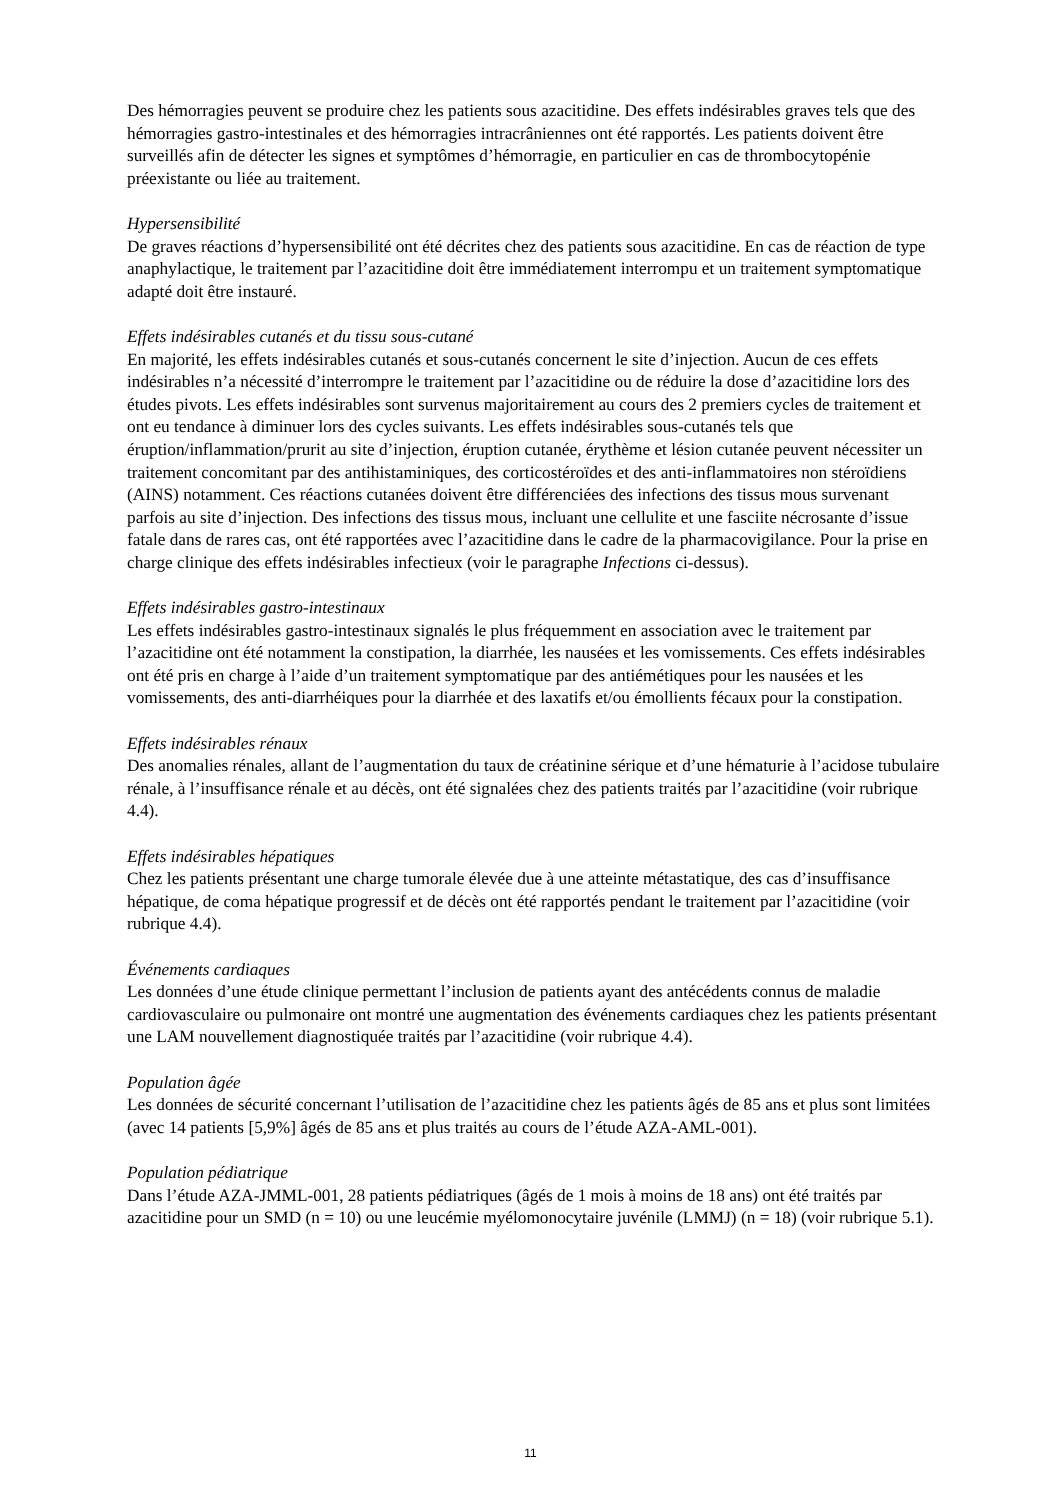Des hémorragies peuvent se produire chez les patients sous azacitidine. Des effets indésirables graves tels que des hémorragies gastro-intestinales et des hémorragies intracrâniennes ont été rapportés. Les patients doivent être surveillés afin de détecter les signes et symptômes d’hémorragie, en particulier en cas de thrombocytopénie préexistante ou liée au traitement.
Hypersensibilité
De graves réactions d’hypersensibilité ont été décrites chez des patients sous azacitidine. En cas de réaction de type anaphylactique, le traitement par l’azacitidine doit être immédiatement interrompu et un traitement symptomatique adapté doit être instauré.
Effets indésirables cutanés et du tissu sous-cutané
En majorité, les effets indésirables cutanés et sous-cutanés concernent le site d’injection. Aucun de ces effets indésirables n’a nécessité d’interrompre le traitement par l’azacitidine ou de réduire la dose d’azacitidine lors des études pivots. Les effets indésirables sont survenus majoritairement au cours des 2 premiers cycles de traitement et ont eu tendance à diminuer lors des cycles suivants. Les effets indésirables sous-cutanés tels que éruption/inflammation/prurit au site d’injection, éruption cutanée, érythème et lésion cutanée peuvent nécessiter un traitement concomitant par des antihistaminiques, des corticostéroïdes et des anti-inflammatoires non stéroïdiens (AINS) notamment. Ces réactions cutanées doivent être différenciées des infections des tissus mous survenant parfois au site d’injection. Des infections des tissus mous, incluant une cellulite et une fasciite nécrosante d’issue fatale dans de rares cas, ont été rapportées avec l’azacitidine dans le cadre de la pharmacovigilance. Pour la prise en charge clinique des effets indésirables infectieux (voir le paragraphe Infections ci-dessus).
Effets indésirables gastro-intestinaux
Les effets indésirables gastro-intestinaux signalés le plus fréquemment en association avec le traitement par l’azacitidine ont été notamment la constipation, la diarrhée, les nausées et les vomissements. Ces effets indésirables ont été pris en charge à l’aide d’un traitement symptomatique par des antiémétiques pour les nausées et les vomissements, des anti-diarrhéiques pour la diarrhée et des laxatifs et/ou émollients fécaux pour la constipation.
Effets indésirables rénaux
Des anomalies rénales, allant de l’augmentation du taux de créatinine sérique et d’une hématurie à l’acidose tubulaire rénale, à l’insuffisance rénale et au décès, ont été signalées chez des patients traités par l’azacitidine (voir rubrique 4.4).
Effets indésirables hépatiques
Chez les patients présentant une charge tumorale élevée due à une atteinte métastatique, des cas d’insuffisance hépatique, de coma hépatique progressif et de décès ont été rapportés pendant le traitement par l’azacitidine (voir rubrique 4.4).
Événements cardiaques
Les données d’une étude clinique permettant l’inclusion de patients ayant des antécédents connus de maladie cardiovasculaire ou pulmonaire ont montré une augmentation des événements cardiaques chez les patients présentant une LAM nouvellement diagnostiquée traités par l’azacitidine (voir rubrique 4.4).
Population âgée
Les données de sécurité concernant l’utilisation de l’azacitidine chez les patients âgés de 85 ans et plus sont limitées (avec 14 patients [5,9%] âgés de 85 ans et plus traités au cours de l’étude AZA-AML-001).
Population pédiatrique
Dans l’étude AZA-JMML-001, 28 patients pédiatriques (âgés de 1 mois à moins de 18 ans) ont été traités par azacitidine pour un SMD (n = 10) ou une leucémie myélomonocytaire juvénile (LMMJ) (n = 18) (voir rubrique 5.1).
11